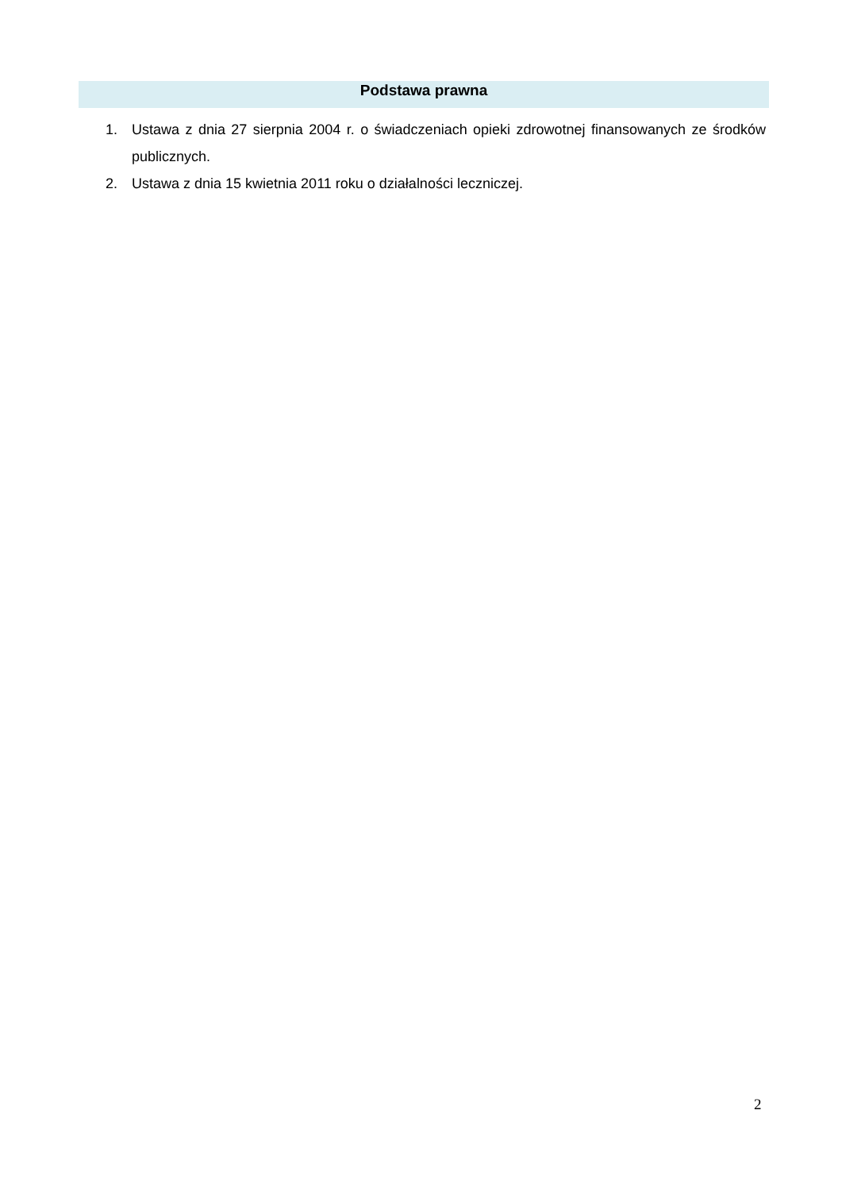Podstawa prawna
1. Ustawa z dnia 27 sierpnia 2004 r. o świadczeniach opieki zdrowotnej finansowanych ze środków publicznych.
2. Ustawa z dnia 15 kwietnia 2011 roku o działalności leczniczej.
2